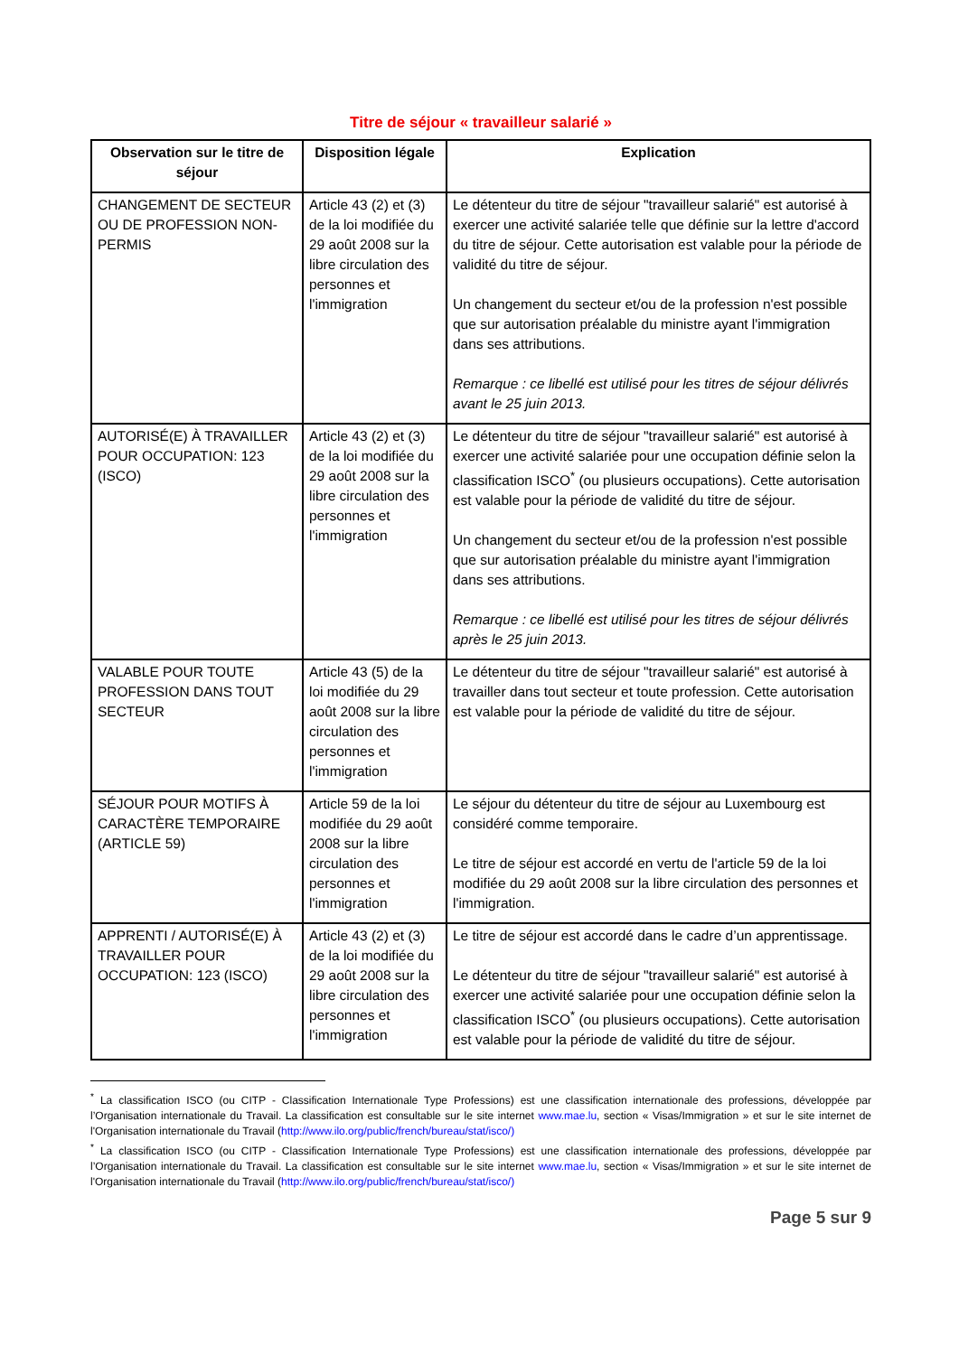Titre de séjour « travailleur salarié »
| Observation sur le titre de séjour | Disposition légale | Explication |
| --- | --- | --- |
| CHANGEMENT DE SECTEUR OU DE PROFESSION NON-PERMIS | Article 43 (2) et (3) de la loi modifiée du 29 août 2008 sur la libre circulation des personnes et l'immigration | Le détenteur du titre de séjour "travailleur salarié" est autorisé à exercer une activité salariée telle que définie sur la lettre d'accord du titre de séjour. Cette autorisation est valable pour la période de validité du titre de séjour. Un changement du secteur et/ou de la profession n'est possible que sur autorisation préalable du ministre ayant l'immigration dans ses attributions. Remarque : ce libellé est utilisé pour les titres de séjour délivrés avant le 25 juin 2013. |
| AUTORISÉ(E) À TRAVAILLER POUR OCCUPATION: 123 (ISCO) | Article 43 (2) et (3) de la loi modifiée du 29 août 2008 sur la libre circulation des personnes et l'immigration | Le détenteur du titre de séjour "travailleur salarié" est autorisé à exercer une activité salariée pour une occupation définie selon la classification ISCO<sup>*</sup> (ou plusieurs occupations). Cette autorisation est valable pour la période de validité du titre de séjour. Un changement du secteur et/ou de la profession n'est possible que sur autorisation préalable du ministre ayant l'immigration dans ses attributions. Remarque : ce libellé est utilisé pour les titres de séjour délivrés après le 25 juin 2013. |
| VALABLE POUR TOUTE PROFESSION DANS TOUT SECTEUR | Article 43 (5) de la loi modifiée du 29 août 2008 sur la libre circulation des personnes et l'immigration | Le détenteur du titre de séjour "travailleur salarié" est autorisé à travailler dans tout secteur et toute profession. Cette autorisation est valable pour la période de validité du titre de séjour. |
| SÉJOUR POUR MOTIFS À CARACTÈRE TEMPORAIRE (ARTICLE 59) | Article 59 de la loi modifiée du 29 août 2008 sur la libre circulation des personnes et l'immigration | Le séjour du détenteur du titre de séjour au Luxembourg est considéré comme temporaire. Le titre de séjour est accordé en vertu de l'article 59 de la loi modifiée du 29 août 2008 sur la libre circulation des personnes et l'immigration. |
| APPRENTI / AUTORISÉ(E) À TRAVAILLER POUR OCCUPATION: 123 (ISCO) | Article 43 (2) et (3) de la loi modifiée du 29 août 2008 sur la libre circulation des personnes et l'immigration | Le titre de séjour est accordé dans le cadre d’un apprentissage. Le détenteur du titre de séjour "travailleur salarié" est autorisé à exercer une activité salariée pour une occupation définie selon la classification ISCO<sup>*</sup> (ou plusieurs occupations). Cette autorisation est valable pour la période de validité du titre de séjour. |
<sup>*</sup> La classification ISCO (ou CITP - Classification Internationale Type Professions) est une classification internationale des professions, développée par l’Organisation internationale du Travail. La classification est consultable sur le site internet www.mae.lu, section « Visas/Immigration » et sur le site internet de l'Organisation internationale du Travail (http://www.ilo.org/public/french/bureau/stat/isco/)
<sup>*</sup> La classification ISCO (ou CITP - Classification Internationale Type Professions) est une classification internationale des professions, développée par l’Organisation internationale du Travail. La classification est consultable sur le site internet www.mae.lu, section « Visas/Immigration » et sur le site internet de l'Organisation internationale du Travail (http://www.ilo.org/public/french/bureau/stat/isco/)
Page 5 sur 9